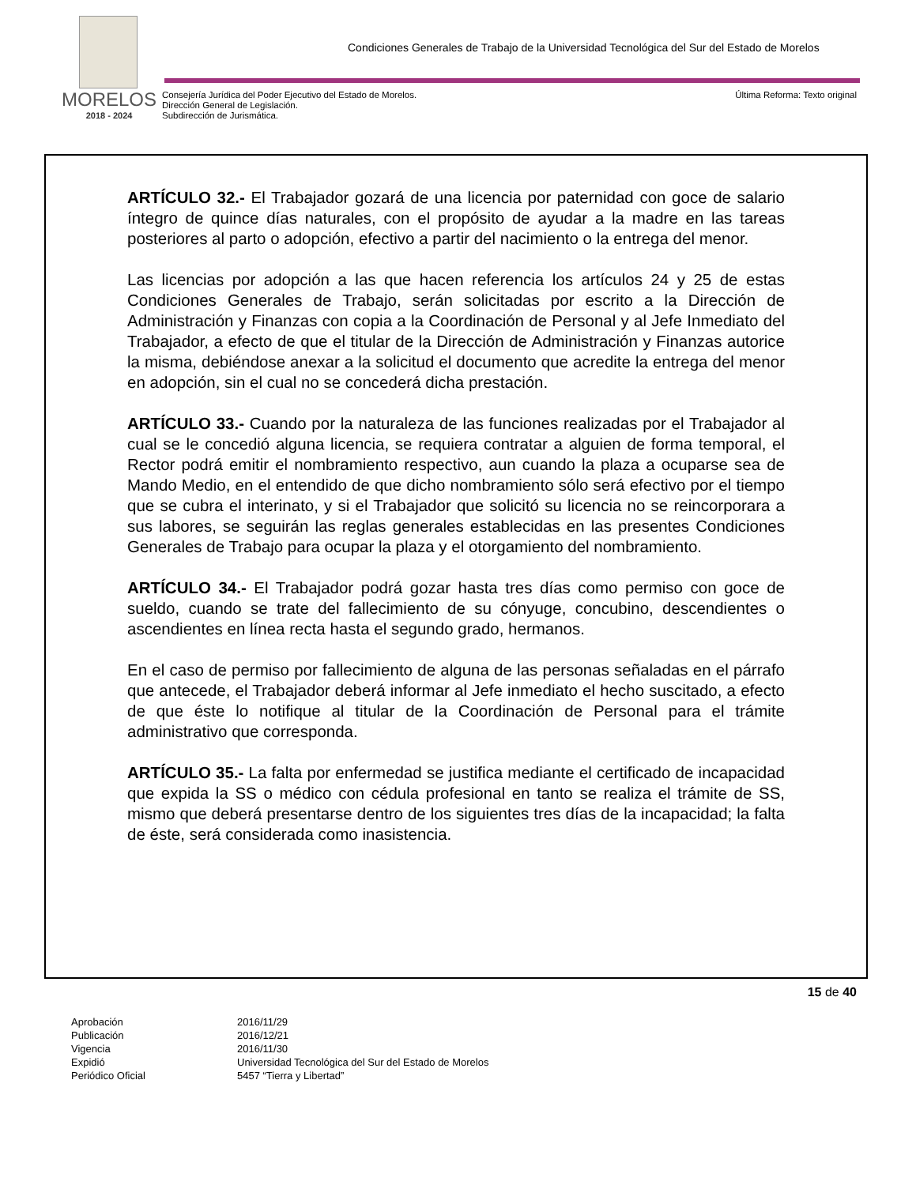Condiciones Generales de Trabajo de la Universidad Tecnológica del Sur del Estado de Morelos
MORELOS
2018 - 2024
Consejería Jurídica del Poder Ejecutivo del Estado de Morelos.
Dirección General de Legislación.
Subdirección de Jurismática.
Última Reforma: Texto original
ARTÍCULO 32.- El Trabajador gozará de una licencia por paternidad con goce de salario íntegro de quince días naturales, con el propósito de ayudar a la madre en las tareas posteriores al parto o adopción, efectivo a partir del nacimiento o la entrega del menor.
Las licencias por adopción a las que hacen referencia los artículos 24 y 25 de estas Condiciones Generales de Trabajo, serán solicitadas por escrito a la Dirección de Administración y Finanzas con copia a la Coordinación de Personal y al Jefe Inmediato del Trabajador, a efecto de que el titular de la Dirección de Administración y Finanzas autorice la misma, debiéndose anexar a la solicitud el documento que acredite la entrega del menor en adopción, sin el cual no se concederá dicha prestación.
ARTÍCULO 33.- Cuando por la naturaleza de las funciones realizadas por el Trabajador al cual se le concedió alguna licencia, se requiera contratar a alguien de forma temporal, el Rector podrá emitir el nombramiento respectivo, aun cuando la plaza a ocuparse sea de Mando Medio, en el entendido de que dicho nombramiento sólo será efectivo por el tiempo que se cubra el interinato, y si el Trabajador que solicitó su licencia no se reincorporara a sus labores, se seguirán las reglas generales establecidas en las presentes Condiciones Generales de Trabajo para ocupar la plaza y el otorgamiento del nombramiento.
ARTÍCULO 34.- El Trabajador podrá gozar hasta tres días como permiso con goce de sueldo, cuando se trate del fallecimiento de su cónyuge, concubino, descendientes o ascendientes en línea recta hasta el segundo grado, hermanos.
En el caso de permiso por fallecimiento de alguna de las personas señaladas en el párrafo que antecede, el Trabajador deberá informar al Jefe inmediato el hecho suscitado, a efecto de que éste lo notifique al titular de la Coordinación de Personal para el trámite administrativo que corresponda.
ARTÍCULO 35.- La falta por enfermedad se justifica mediante el certificado de incapacidad que expida la SS o médico con cédula profesional en tanto se realiza el trámite de SS, mismo que deberá presentarse dentro de los siguientes tres días de la incapacidad; la falta de éste, será considerada como inasistencia.
15 de 40
| Aprobación | 2016/11/29 |
| Publicación | 2016/12/21 |
| Vigencia | 2016/11/30 |
| Expidió | Universidad Tecnológica del Sur del Estado de Morelos |
| Periódico Oficial | 5457 “Tierra y Libertad” |